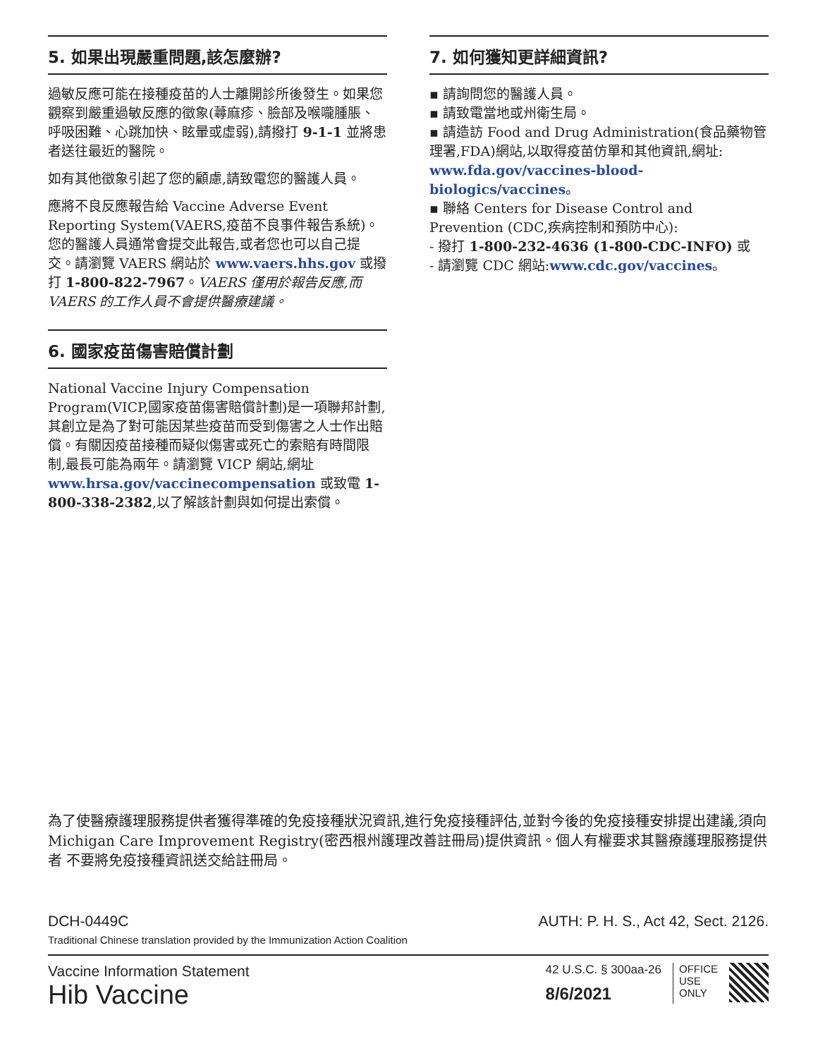5. 如果出現嚴重問題,該怎麼辦?
過敏反應可能在接種疫苗的人士離開診所後發生。如果您觀察到嚴重過敏反應的徵象(蕁麻疹、臉部及喉嚨腫脹、呼吸困難、心跳加快、眩暈或虛弱),請撥打 9-1-1 並將患者送往最近的醫院。
如有其他徵象引起了您的顧慮,請致電您的醫護人員。
應將不良反應報告給 Vaccine Adverse Event Reporting System(VAERS,疫苗不良事件報告系統)。您的醫護人員通常會提交此報告,或者您也可以自己提交。請瀏覽 VAERS 網站於 www.vaers.hhs.gov 或撥打 1-800-822-7967。VAERS 僅用於報告反應,而 VAERS 的工作人員不會提供醫療建議。
6. 國家疫苗傷害賠償計劃
National Vaccine Injury Compensation Program(VICP,國家疫苗傷害賠償計劃)是一項聯邦計劃,其創立是為了對可能因某些疫苗而受到傷害之人士作出賠償。有關因疫苗接種而疑似傷害或死亡的索賠有時間限制,最長可能為兩年。請瀏覽 VICP 網站,網址 www.hrsa.gov/vaccinecompensation 或致電 1-800-338-2382,以了解該計劃與如何提出索償。
7. 如何獲知更詳細資訊?
▪ 請詢問您的醫護人員。
▪ 請致電當地或州衛生局。
▪ 請造訪 Food and Drug Administration(食品藥物管理署,FDA)網站,以取得疫苗仿單和其他資訊,網址:
www.fda.gov/vaccines-blood-biologics/vaccines。
▪ 聯絡 Centers for Disease Control and Prevention (CDC,疾病控制和預防中心):
- 撥打 1-800-232-4636 (1-800-CDC-INFO) 或
- 請瀏覽 CDC 網站:www.cdc.gov/vaccines。
為了使醫療護理服務提供者獲得準確的免疫接種狀況資訊,進行免疫接種評估,並對今後的免疫接種安排提出建議,須向Michigan Care Improvement Registry(密西根州護理改善註冊局)提供資訊。個人有權要求其醫療護理服務提供者 不要將免疫接種資訊送交給註冊局。
DCH-0449C AUTH: P. H. S., Act 42, Sect. 2126.
Traditional Chinese translation provided by the Immunization Action Coalition
Vaccine Information Statement
Hib Vaccine
42 U.S.C. § 300aa-26
8/6/2021
OFFICE
USE
ONLY